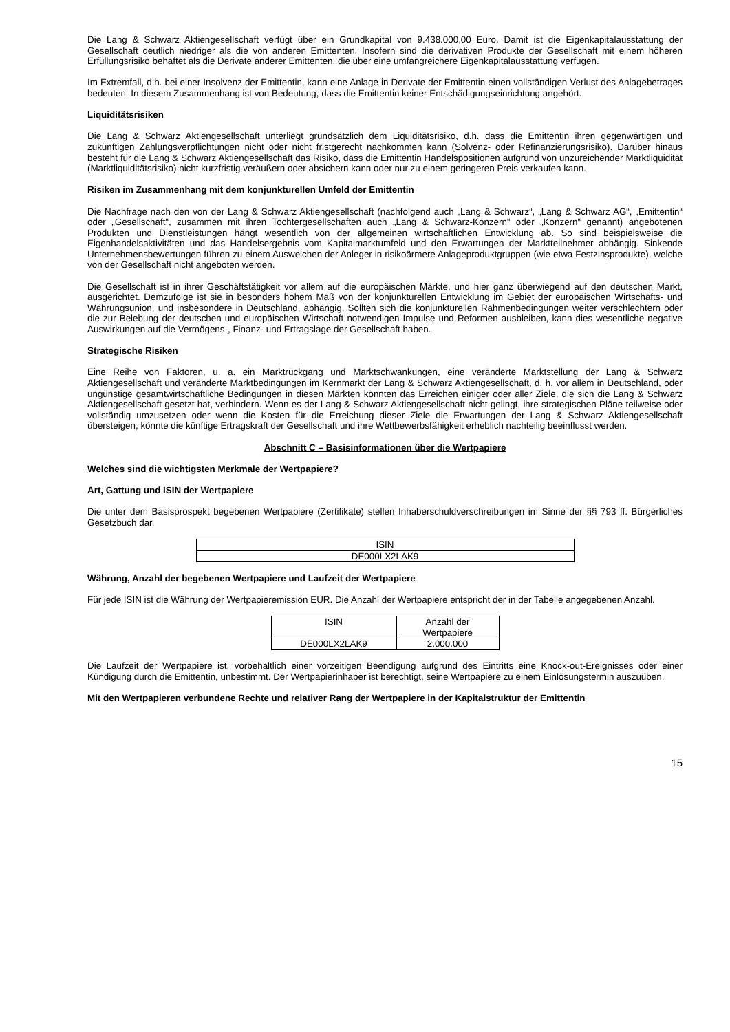Die Lang & Schwarz Aktiengesellschaft verfügt über ein Grundkapital von 9.438.000,00 Euro. Damit ist die Eigen­kapitalausstattung der Gesellschaft deutlich niedriger als die von anderen Emittenten. Insofern sind die derivativen Produkte der Gesellschaft mit einem höheren Erfüllungsrisiko behaftet als die Derivate anderer Emittenten, die über eine umfangreichere Eigenkapitalausstattung verfügen.
Im Extremfall, d.h. bei einer Insolvenz der Emittentin, kann eine Anlage in Derivate der Emittentin einen vollständigen Verlust des Anlagebetrages bedeuten. In diesem Zusammenhang ist von Bedeutung, dass die Emittentin keiner Entschädigungseinrichtung angehört.
Liquiditätsrisiken
Die Lang & Schwarz Aktiengesellschaft unterliegt grundsätzlich dem Liquiditätsrisiko, d.h. dass die Emittentin ihren gegenwärtigen und zukünftigen Zahlungsverpflichtungen nicht oder nicht fristgerecht nachkommen kann (Solvenz- oder Refinanzierungsrisiko). Darüber hinaus besteht für die Lang & Schwarz Aktiengesellschaft das Risiko, dass die Emittentin Handelspositionen aufgrund von unzureichender Marktliquidität (Marktliquiditätsrisiko) nicht kurzfristig veräußern oder absichern kann oder nur zu einem geringeren Preis verkaufen kann.
Risiken im Zusammenhang mit dem konjunkturellen Umfeld der Emittentin
Die Nachfrage nach den von der Lang & Schwarz Aktiengesellschaft (nachfolgend auch „Lang & Schwarz“, „Lang & Schwarz AG“, „Emittentin“ oder „Gesellschaft“, zusammen mit ihren Tochtergesellschaften auch „Lang & Schwarz-Konzern“ oder „Konzern“ genannt) angebotenen Produkten und Dienstleistungen hängt wesentlich von der allgemeinen wirtschaftlichen Entwicklung ab. So sind beispielsweise die Eigenhandelsaktivitäten und das Handelsergebnis vom Kapitalmarktumfeld und den Erwartungen der Marktteilnehmer abhängig. Sinkende Unternehmensbewertungen führen zu einem Ausweichen der Anleger in risikoärmere Anlageproduktgruppen (wie etwa Festzinsprodukte), welche von der Gesellschaft nicht angeboten werden.
Die Gesellschaft ist in ihrer Geschäftstätigkeit vor allem auf die europäischen Märkte, und hier ganz überwiegend auf den deutschen Markt, ausgerichtet. Demzufolge ist sie in besonders hohem Maß von der konjunkturellen Entwicklung im Gebiet der europäischen Wirtschafts- und Währungsunion, und insbesondere in Deutschland, abhängig. Sollten sich die konjunkturellen Rahmenbedingungen weiter verschlechtern oder die zur Belebung der deutschen und europäischen Wirtschaft notwendigen Impulse und Reformen ausbleiben, kann dies wesentliche negative Auswirkungen auf die Vermögens-, Finanz- und Ertragslage der Gesellschaft haben.
Strategische Risiken
Eine Reihe von Faktoren, u. a. ein Marktrückgang und Marktschwankungen, eine veränderte Marktstellung der Lang & Schwarz Aktiengesellschaft und veränderte Marktbedingungen im Kernmarkt der Lang & Schwarz Aktiengesellschaft, d. h. vor allem in Deutschland, oder ungünstige gesamtwirtschaftliche Bedingungen in diesen Märkten könnten das Erreichen einiger oder aller Ziele, die sich die Lang & Schwarz Aktiengesellschaft gesetzt hat, verhindern. Wenn es der Lang & Schwarz Aktiengesellschaft nicht gelingt, ihre strategischen Pläne teilweise oder vollständig umzusetzen oder wenn die Kosten für die Erreichung dieser Ziele die Erwartungen der Lang & Schwarz Aktiengesellschaft übersteigen, könnte die künftige Ertragskraft der Gesellschaft und ihre Wettbewerbsfähigkeit erheblich nachteilig beeinflusst werden.
Abschnitt C – Basisinformationen über die Wertpapiere
Welches sind die wichtigsten Merkmale der Wertpapiere?
Art, Gattung und ISIN der Wertpapiere
Die unter dem Basisprospekt begebenen Wertpapiere (Zertifikate) stellen Inhaberschuldverschreibungen im Sinne der §§ 793 ff. Bürgerliches Gesetzbuch dar.
| ISIN |
| DE000LX2LAK9 |
Währung, Anzahl der begebenen Wertpapiere und Laufzeit der Wertpapiere
Für jede ISIN ist die Währung der Wertpapieremission EUR. Die Anzahl der Wertpapiere entspricht der in der Tabelle angegebenen Anzahl.
| ISIN | Anzahl der Wertpapiere |
| DE000LX2LAK9 | 2.000.000 |
Die Laufzeit der Wertpapiere ist, vorbehaltlich einer vorzeitigen Beendigung aufgrund des Eintritts eine Knock-out-Ereignisses oder einer Kündigung durch die Emittentin, unbestimmt. Der Wertpapierinhaber ist berechtigt, seine Wertpapiere zu einem Einlösungstermin auszuüben.
Mit den Wertpapieren verbundene Rechte und relativer Rang der Wertpapiere in der Kapitalstruktur der Emittentin
15